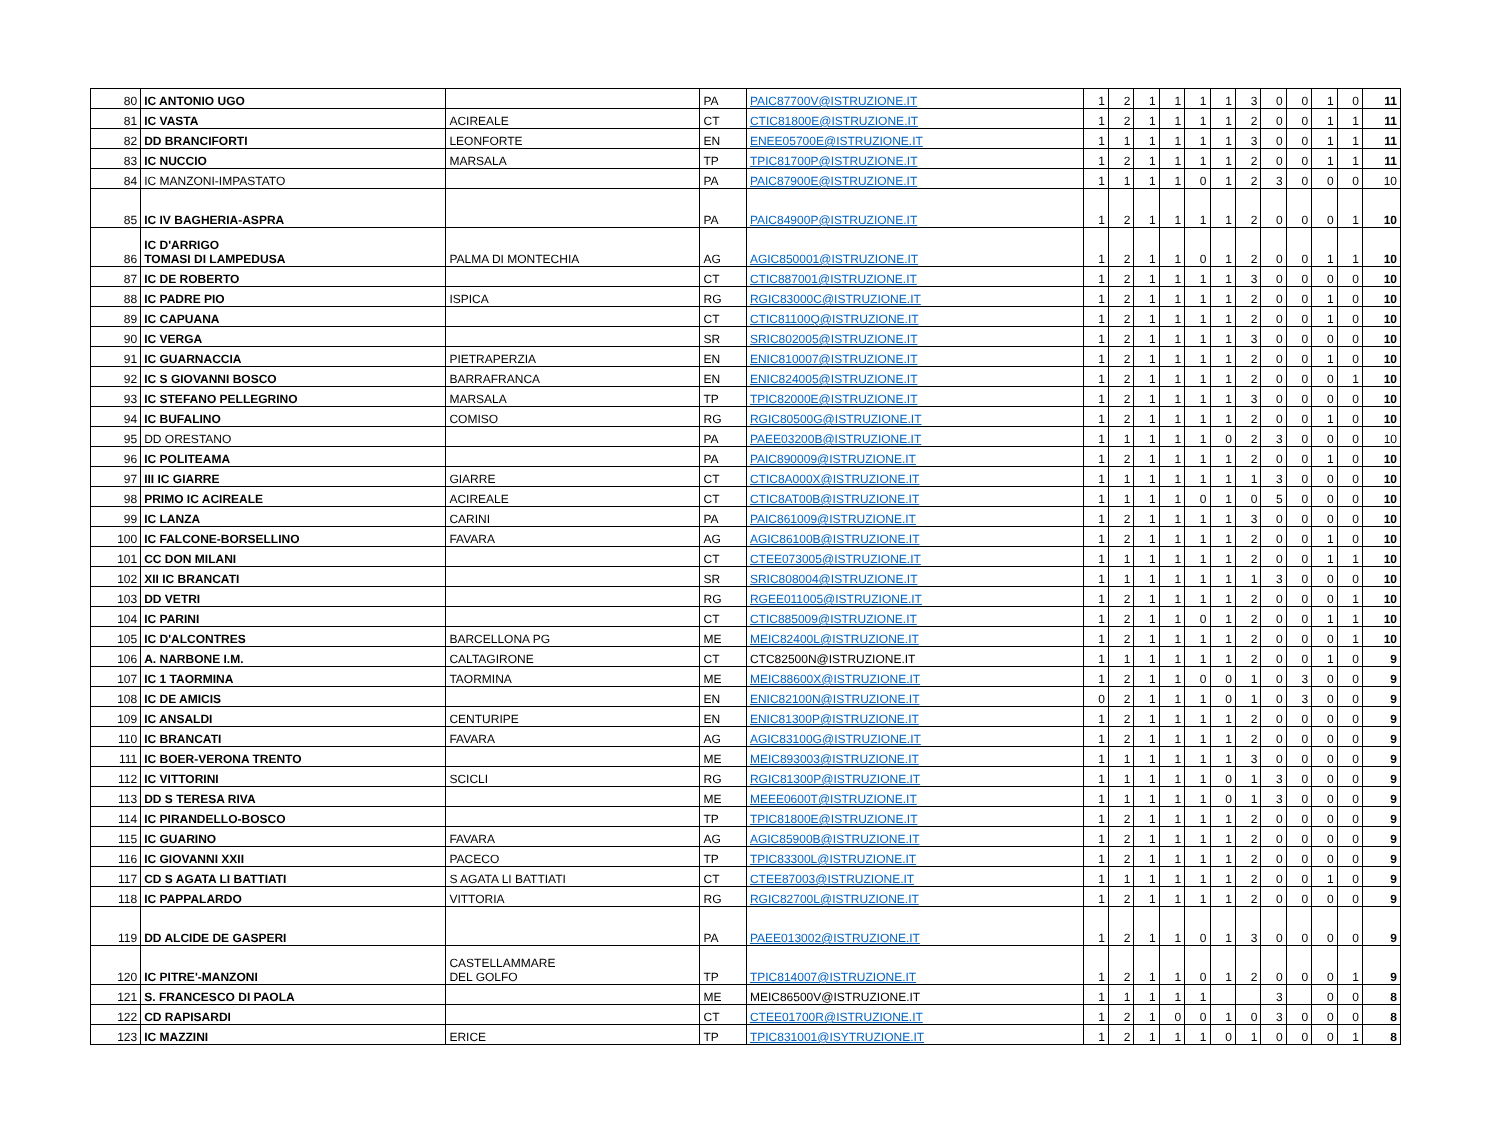| 80 | IC ANTONIO UGO | | PA | PAIC87700V@ISTRUZIONE.IT | 1 | 2 | 1 | 1 | 1 | 1 | 3 | 0 | 0 | 1 | 0 | 11 |
| 81 | IC VASTA | ACIREALE | CT | CTIC81800E@ISTRUZIONE.IT | 1 | 2 | 1 | 1 | 1 | 1 | 2 | 0 | 0 | 1 | 1 | 11 |
| 82 | DD BRANCIFORTI | LEONFORTE | EN | ENEE05700E@ISTRUZIONE.IT | 1 | 1 | 1 | 1 | 1 | 1 | 3 | 0 | 0 | 1 | 1 | 11 |
| 83 | IC NUCCIO | MARSALA | TP | TPIC81700P@ISTRUZIONE.IT | 1 | 2 | 1 | 1 | 1 | 1 | 2 | 0 | 0 | 1 | 1 | 11 |
| 84 | IC MANZONI-IMPASTATO | | PA | PAIC87900E@ISTRUZIONE.IT | 1 | 1 | 1 | 1 | 0 | 1 | 2 | 3 | 0 | 0 | 0 | 10 |
| 85 | IC IV BAGHERIA-ASPRA | | PA | PAIC84900P@ISTRUZIONE.IT | 1 | 2 | 1 | 1 | 1 | 1 | 2 | 0 | 0 | 0 | 1 | 10 |
| 86 | IC D'ARRIGO TOMASI DI LAMPEDUSA | PALMA DI MONTECHIA | AG | AGIC850001@ISTRUZIONE.IT | 1 | 2 | 1 | 1 | 0 | 1 | 2 | 0 | 0 | 1 | 1 | 10 |
| 87 | IC DE ROBERTO | | CT | CTIC887001@ISTRUZIONE.IT | 1 | 2 | 1 | 1 | 1 | 1 | 3 | 0 | 0 | 0 | 0 | 10 |
| 88 | IC PADRE PIO | ISPICA | RG | RGIC83000C@ISTRUZIONE.IT | 1 | 2 | 1 | 1 | 1 | 1 | 2 | 0 | 0 | 1 | 0 | 10 |
| 89 | IC CAPUANA | | CT | CTIC81100Q@ISTRUZIONE.IT | 1 | 2 | 1 | 1 | 1 | 1 | 2 | 0 | 0 | 1 | 0 | 10 |
| 90 | IC VERGA | | SR | SRIC802005@ISTRUZIONE.IT | 1 | 2 | 1 | 1 | 1 | 1 | 3 | 0 | 0 | 0 | 0 | 10 |
| 91 | IC GUARNACCIA | PIETRAPERZIA | EN | ENIC810007@ISTRUZIONE.IT | 1 | 2 | 1 | 1 | 1 | 1 | 2 | 0 | 0 | 1 | 0 | 10 |
| 92 | IC S GIOVANNI BOSCO | BARRAFRANCA | EN | ENIC824005@ISTRUZIONE.IT | 1 | 2 | 1 | 1 | 1 | 1 | 2 | 0 | 0 | 0 | 1 | 10 |
| 93 | IC STEFANO PELLEGRINO | MARSALA | TP | TPIC82000E@ISTRUZIONE.IT | 1 | 2 | 1 | 1 | 1 | 1 | 3 | 0 | 0 | 0 | 0 | 10 |
| 94 | IC BUFALINO | COMISO | RG | RGIC80500G@ISTRUZIONE.IT | 1 | 2 | 1 | 1 | 1 | 1 | 2 | 0 | 0 | 1 | 0 | 10 |
| 95 | DD ORESTANO | | PA | PAEE03200B@ISTRUZIONE.IT | 1 | 1 | 1 | 1 | 1 | 0 | 2 | 3 | 0 | 0 | 0 | 10 |
| 96 | IC POLITEAMA | | PA | PAIC890009@ISTRUZIONE.IT | 1 | 2 | 1 | 1 | 1 | 1 | 2 | 0 | 0 | 1 | 0 | 10 |
| 97 | III IC GIARRE | GIARRE | CT | CTIC8A000X@ISTRUZIONE.IT | 1 | 1 | 1 | 1 | 1 | 1 | 1 | 3 | 0 | 0 | 0 | 10 |
| 98 | PRIMO IC ACIREALE | ACIREALE | CT | CTIC8AT00B@ISTRUZIONE.IT | 1 | 1 | 1 | 1 | 0 | 1 | 0 | 5 | 0 | 0 | 0 | 10 |
| 99 | IC LANZA | CARINI | PA | PAIC861009@ISTRUZIONE.IT | 1 | 2 | 1 | 1 | 1 | 1 | 3 | 0 | 0 | 0 | 0 | 10 |
| 100 | IC FALCONE-BORSELLINO | FAVARA | AG | AGIC86100B@ISTRUZIONE.IT | 1 | 2 | 1 | 1 | 1 | 1 | 2 | 0 | 0 | 1 | 0 | 10 |
| 101 | CC DON MILANI | | CT | CTEE073005@ISTRUZIONE.IT | 1 | 1 | 1 | 1 | 1 | 1 | 2 | 0 | 0 | 1 | 1 | 10 |
| 102 | XII IC BRANCATI | | SR | SRIC808004@ISTRUZIONE.IT | 1 | 1 | 1 | 1 | 1 | 1 | 1 | 3 | 0 | 0 | 0 | 10 |
| 103 | DD VETRI | | RG | RGEE011005@ISTRUZIONE.IT | 1 | 2 | 1 | 1 | 1 | 1 | 2 | 0 | 0 | 0 | 1 | 10 |
| 104 | IC PARINI | | CT | CTIC885009@ISTRUZIONE.IT | 1 | 2 | 1 | 1 | 0 | 1 | 2 | 0 | 0 | 1 | 1 | 10 |
| 105 | IC D'ALCONTRES | BARCELLONA PG | ME | MEIC82400L@ISTRUZIONE.IT | 1 | 2 | 1 | 1 | 1 | 1 | 2 | 0 | 0 | 0 | 1 | 10 |
| 106 | A. NARBONE I.M. | CALTAGIRONE | CT | CTC82500N@ISTRUZIONE.IT | 1 | 1 | 1 | 1 | 1 | 1 | 2 | 0 | 0 | 1 | 0 | 9 |
| 107 | IC 1 TAORMINA | TAORMINA | ME | MEIC88600X@ISTRUZIONE.IT | 1 | 2 | 1 | 1 | 0 | 0 | 1 | 0 | 3 | 0 | 0 | 9 |
| 108 | IC DE AMICIS | | EN | ENIC82100N@ISTRUZIONE.IT | 0 | 2 | 1 | 1 | 1 | 0 | 1 | 0 | 3 | 0 | 0 | 9 |
| 109 | IC ANSALDI | CENTURIPE | EN | ENIC81300P@ISTRUZIONE.IT | 1 | 2 | 1 | 1 | 1 | 1 | 2 | 0 | 0 | 0 | 0 | 9 |
| 110 | IC BRANCATI | FAVARA | AG | AGIC83100G@ISTRUZIONE.IT | 1 | 2 | 1 | 1 | 1 | 1 | 2 | 0 | 0 | 0 | 0 | 9 |
| 111 | IC BOER-VERONA TRENTO | | ME | MEIC893003@ISTRUZIONE.IT | 1 | 1 | 1 | 1 | 1 | 1 | 3 | 0 | 0 | 0 | 0 | 9 |
| 112 | IC VITTORINI | SCICLI | RG | RGIC81300P@ISTRUZIONE.IT | 1 | 1 | 1 | 1 | 1 | 0 | 1 | 3 | 0 | 0 | 0 | 9 |
| 113 | DD S TERESA RIVA | | ME | MEEE0600T@ISTRUZIONE.IT | 1 | 1 | 1 | 1 | 1 | 0 | 1 | 3 | 0 | 0 | 0 | 9 |
| 114 | IC PIRANDELLO-BOSCO | | TP | TPIC81800E@ISTRUZIONE.IT | 1 | 2 | 1 | 1 | 1 | 1 | 2 | 0 | 0 | 0 | 0 | 9 |
| 115 | IC GUARINO | FAVARA | AG | AGIC85900B@ISTRUZIONE.IT | 1 | 2 | 1 | 1 | 1 | 1 | 2 | 0 | 0 | 0 | 0 | 9 |
| 116 | IC GIOVANNI XXII | PACECO | TP | TPIC83300L@ISTRUZIONE.IT | 1 | 2 | 1 | 1 | 1 | 1 | 2 | 0 | 0 | 0 | 0 | 9 |
| 117 | CD S AGATA LI BATTIATI | S AGATA LI BATTIATI | CT | CTEE87003@ISTRUZIONE.IT | 1 | 1 | 1 | 1 | 1 | 1 | 2 | 0 | 0 | 1 | 0 | 9 |
| 118 | IC PAPPALARDO | VITTORIA | RG | RGIC82700L@ISTRUZIONE.IT | 1 | 2 | 1 | 1 | 1 | 1 | 2 | 0 | 0 | 0 | 0 | 9 |
| 119 | DD ALCIDE DE GASPERI | | PA | PAEE013002@ISTRUZIONE.IT | 1 | 2 | 1 | 1 | 0 | 1 | 3 | 0 | 0 | 0 | 0 | 9 |
| 120 | IC PITRE'-MANZONI | CASTELLAMMARE DEL GOLFO | TP | TPIC814007@ISTRUZIONE.IT | 1 | 2 | 1 | 1 | 0 | 1 | 2 | 0 | 0 | 0 | 1 | 9 |
| 121 | S. FRANCESCO DI PAOLA | | ME | MEIC86500V@ISTRUZIONE.IT | 1 | 1 | 1 | 1 | 1 | | | 3 | | 0 | 0 | 8 |
| 122 | CD RAPISARDI | | CT | CTEE01700R@ISTRUZIONE.IT | 1 | 2 | 1 | 0 | 0 | 1 | 0 | 3 | 0 | 0 | 0 | 8 |
| 123 | IC MAZZINI | ERICE | TP | TPIC831001@ISYTRUZIONE.IT | 1 | 2 | 1 | 1 | 1 | 0 | 1 | 0 | 0 | 0 | 1 | 8 |